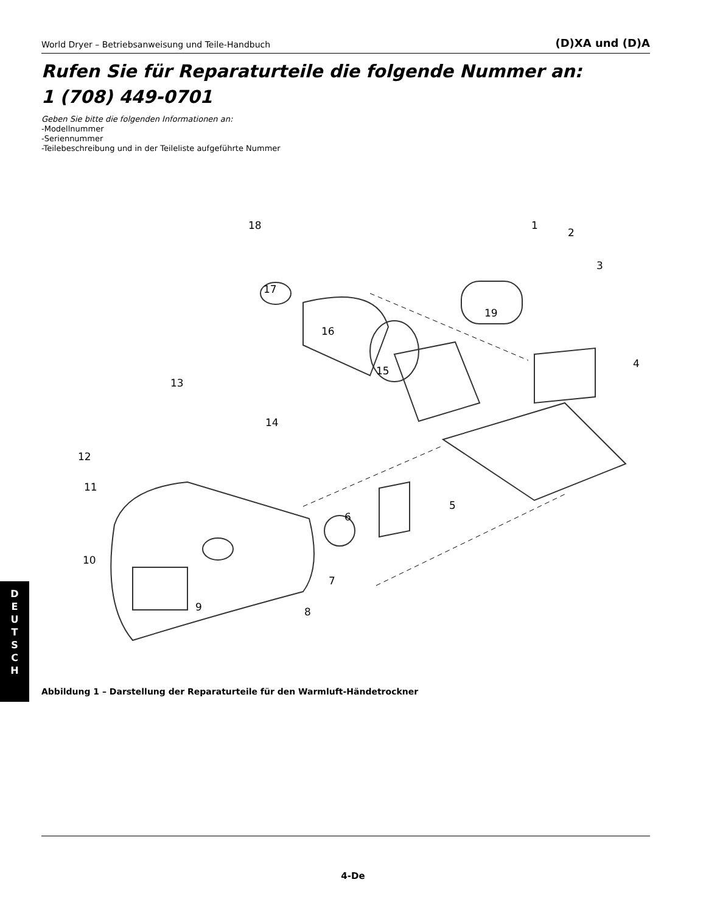World Dryer – Betriebsanweisung und Teile-Handbuch (D)XA und (D)A
Rufen Sie für Reparaturteile die folgende Nummer an:
1 (708) 449-0701
Geben Sie bitte die folgenden Informationen an:
-Modellnummer
-Seriennummer
-Teilebeschreibung und in der Teileliste aufgeführte Nummer
18 1
2
3
17
19
16
4
15
13
14
12
11
5
6
10
7
9 8
Abbildung 1 – Darstellung der Reparaturteile für den Warmluft-Händetrockner
D
E
U
T
S
C
H
4-De